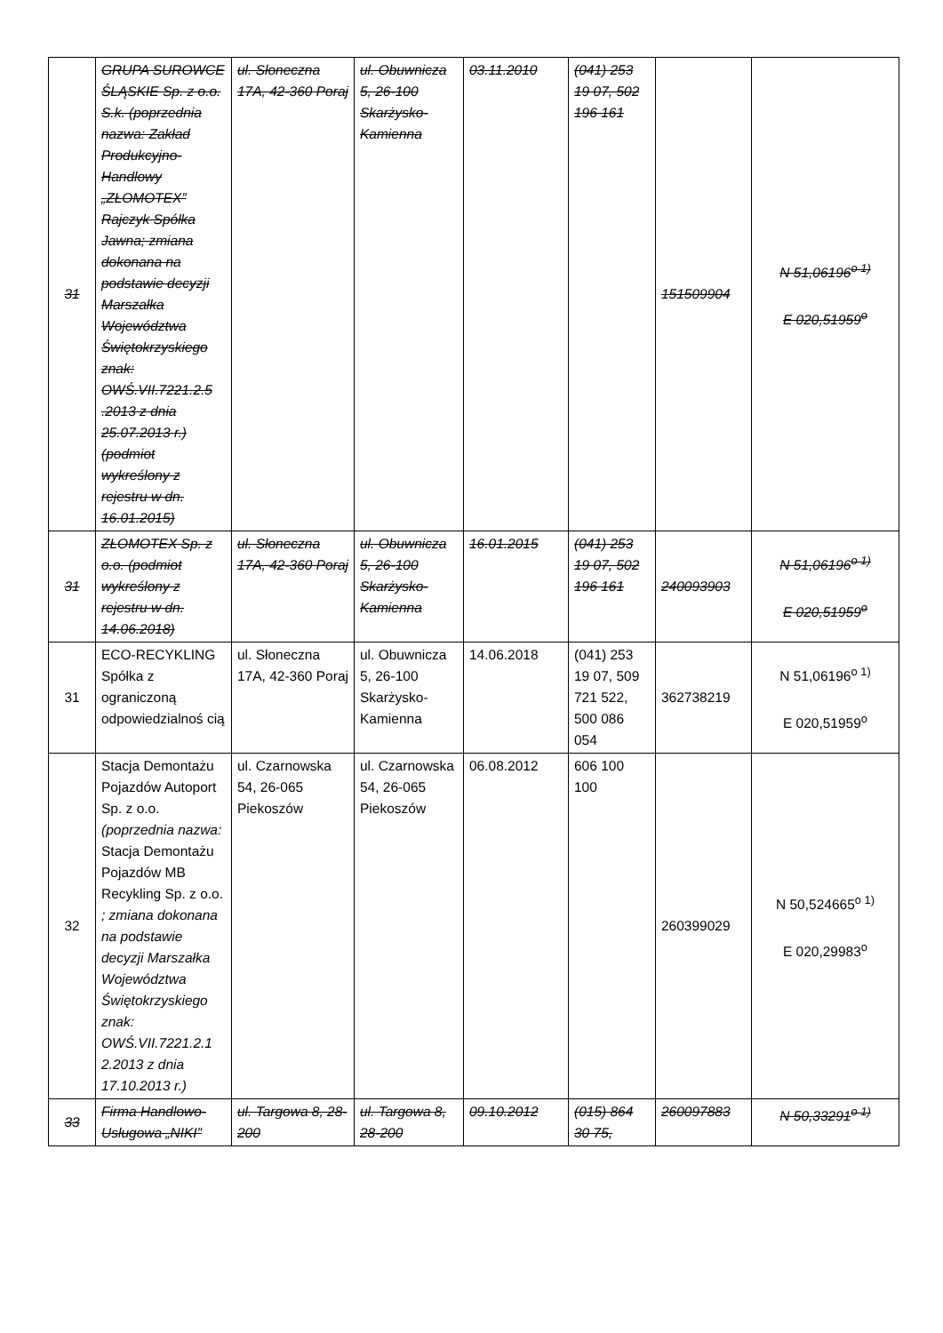| 31 | GRUPA SUROWCE ŚLĄSKIE Sp. z o.o. S.k. (poprzednia nazwa: Zakład Produkcyjno-Handlowy „ZŁOMOTEX” Rajczyk Spółka Jawna; zmiana dokonana na podstawie decyzji Marszałka Województwa Świętokrzyskiego znak: OWŚ.VII.7221.2.5 .2013 z dnia 25.07.2013 r.) (podmiot wykreślony z rejestru w dn. 16.01.2015) | ul. Słoneczna 17A, 42-360 Poraj | ul. Obuwnicza 5, 26-100 Skarżysko-Kamienna | 03.11.2010 | (041) 253 19 07, 502 196 161 | 151509904 | N 51,06196<sup>o 1)</sup> E 020,51959<sup>o</sup> |
| 31 | ZŁOMOTEX Sp. z o.o. (podmiot wykreślony z rejestru w dn. 14.06.2018) | ul. Słoneczna 17A, 42-360 Poraj | ul. Obuwnicza 5, 26-100 Skarżysko-Kamienna | 16.01.2015 | (041) 253 19 07, 502 196 161 | 240093903 | N 51,06196<sup>o 1)</sup> E 020,51959<sup>o</sup> |
| 31 | ECO-RECYKLING Spółka z ograniczoną odpowiedzialnoś cią | ul. Słoneczna 17A, 42-360 Poraj | ul. Obuwnicza 5, 26-100 Skarżysko-Kamienna | 14.06.2018 | (041) 253 19 07, 509 721 522, 500 086 054 | 362738219 | N 51,06196<sup>o 1)</sup> E 020,51959<sup>o</sup> |
| 32 | Stacja Demontażu Pojazdów Autoport Sp. z o.o. (poprzednia nazwa: Stacja Demontażu Pojazdów MB Recykling Sp. z o.o. ; zmiana dokonana na podstawie decyzji Marszałka Województwa Świętokrzyskiego znak: OWŚ.VII.7221.2.1 2.2013 z dnia 17.10.2013 r.) | ul. Czarnowska 54, 26-065 Piekoszów | ul. Czarnowska 54, 26-065 Piekoszów | 06.08.2012 | 606 100 100 | 260399029 | N 50,524665<sup>o 1)</sup> E 020,29983<sup>o</sup> |
| 33 | Firma Handlowo-Usługowa „NIKI” | ul. Targowa 8, 28-200 | ul. Targowa 8, 28-200 | 09.10.2012 | (015) 864 30 75, | 260097883 | N 50,33291<sup>o 1)</sup> |